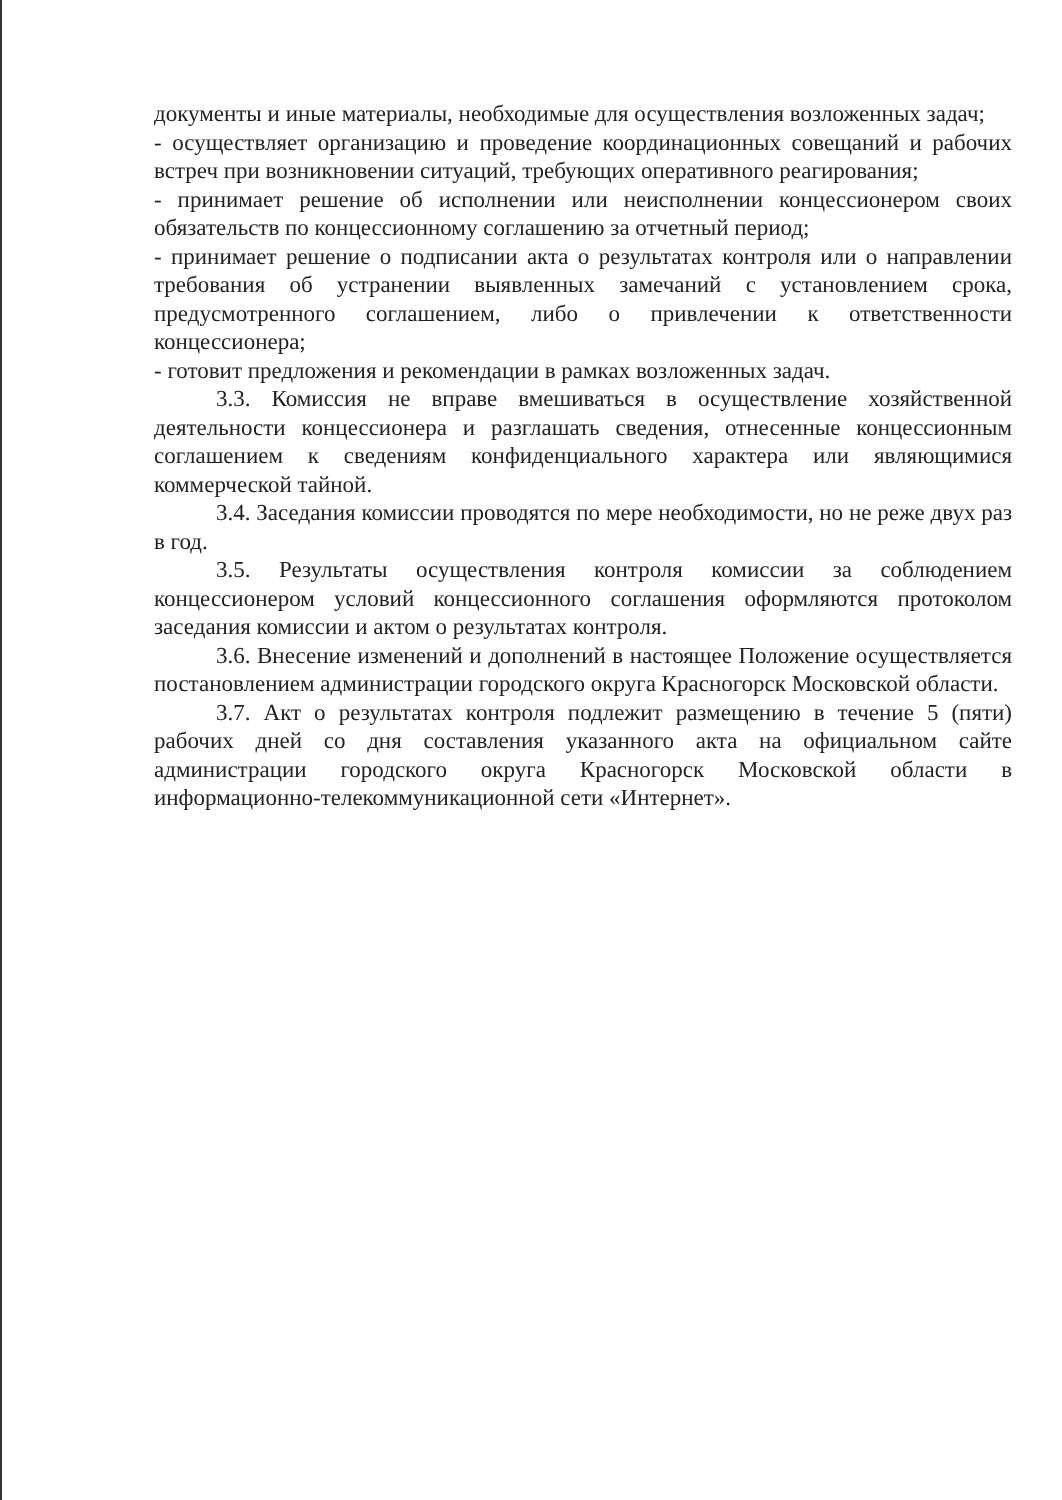документы и иные материалы, необходимые для осуществления возложенных задач;
- осуществляет организацию и проведение координационных совещаний и рабочих встреч при возникновении ситуаций, требующих оперативного реагирования;
- принимает решение об исполнении или неисполнении концессионером своих обязательств по концессионному соглашению за отчетный период;
- принимает решение о подписании акта о результатах контроля или о направлении требования об устранении выявленных замечаний с установлением срока, предусмотренного соглашением, либо о привлечении к ответственности концессионера;
- готовит предложения и рекомендации в рамках возложенных задач.
3.3. Комиссия не вправе вмешиваться в осуществление хозяйственной деятельности концессионера и разглашать сведения, отнесенные концессионным соглашением к сведениям конфиденциального характера или являющимися коммерческой тайной.
3.4. Заседания комиссии проводятся по мере необходимости, но не реже двух раз в год.
3.5. Результаты осуществления контроля комиссии за соблюдением концессионером условий концессионного соглашения оформляются протоколом заседания комиссии и актом о результатах контроля.
3.6. Внесение изменений и дополнений в настоящее Положение осуществляется постановлением администрации городского округа Красногорск Московской области.
3.7. Акт о результатах контроля подлежит размещению в течение 5 (пяти) рабочих дней со дня составления указанного акта на официальном сайте администрации городского округа Красногорск Московской области в информационно-телекоммуникационной сети «Интернет».